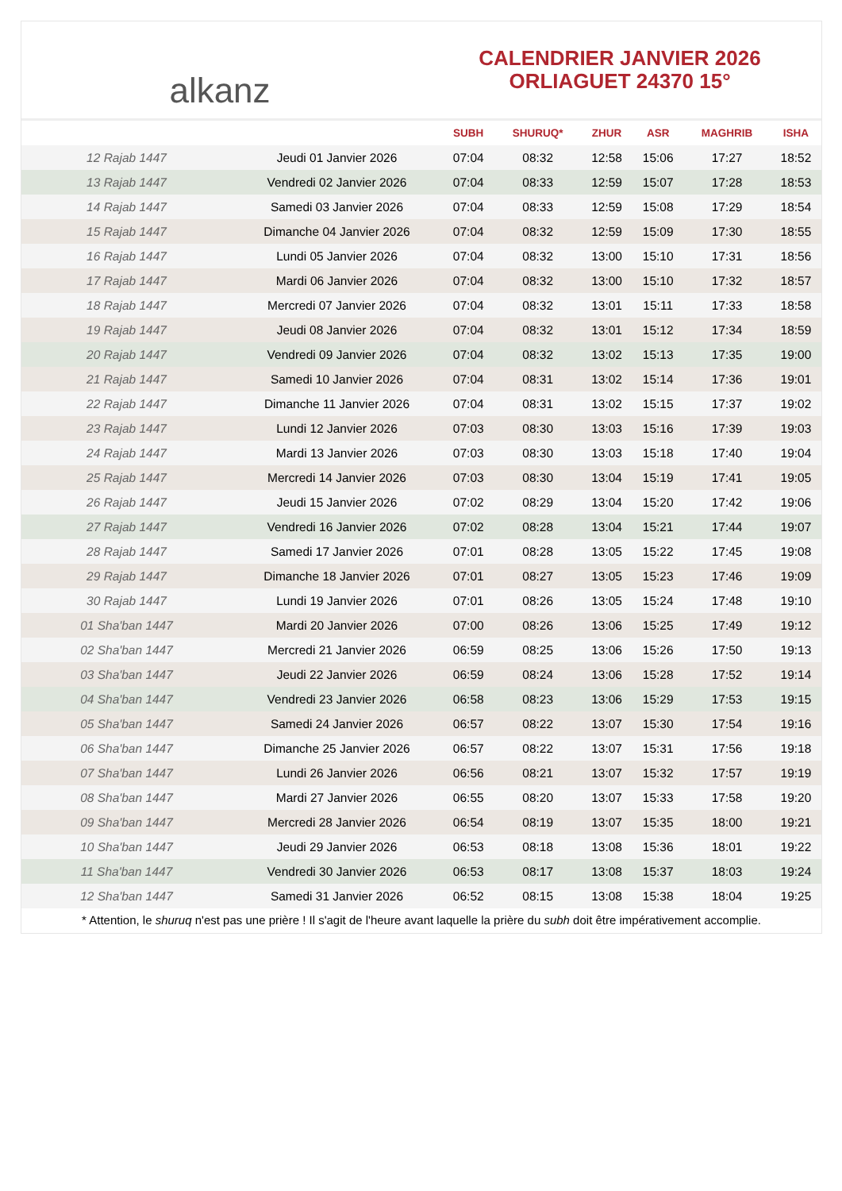alkanz
CALENDRIER JANVIER 2026
ORLIAGUET 24370 15°
| | | SUBH | SHURUQ* | ZHUR | ASR | MAGHRIB | ISHA |
| --- | --- | --- | --- | --- | --- | --- | --- |
| 12 Rajab 1447 | Jeudi 01 Janvier 2026 | 07:04 | 08:32 | 12:58 | 15:06 | 17:27 | 18:52 |
| 13 Rajab 1447 | Vendredi 02 Janvier 2026 | 07:04 | 08:33 | 12:59 | 15:07 | 17:28 | 18:53 |
| 14 Rajab 1447 | Samedi 03 Janvier 2026 | 07:04 | 08:33 | 12:59 | 15:08 | 17:29 | 18:54 |
| 15 Rajab 1447 | Dimanche 04 Janvier 2026 | 07:04 | 08:32 | 12:59 | 15:09 | 17:30 | 18:55 |
| 16 Rajab 1447 | Lundi 05 Janvier 2026 | 07:04 | 08:32 | 13:00 | 15:10 | 17:31 | 18:56 |
| 17 Rajab 1447 | Mardi 06 Janvier 2026 | 07:04 | 08:32 | 13:00 | 15:10 | 17:32 | 18:57 |
| 18 Rajab 1447 | Mercredi 07 Janvier 2026 | 07:04 | 08:32 | 13:01 | 15:11 | 17:33 | 18:58 |
| 19 Rajab 1447 | Jeudi 08 Janvier 2026 | 07:04 | 08:32 | 13:01 | 15:12 | 17:34 | 18:59 |
| 20 Rajab 1447 | Vendredi 09 Janvier 2026 | 07:04 | 08:32 | 13:02 | 15:13 | 17:35 | 19:00 |
| 21 Rajab 1447 | Samedi 10 Janvier 2026 | 07:04 | 08:31 | 13:02 | 15:14 | 17:36 | 19:01 |
| 22 Rajab 1447 | Dimanche 11 Janvier 2026 | 07:04 | 08:31 | 13:02 | 15:15 | 17:37 | 19:02 |
| 23 Rajab 1447 | Lundi 12 Janvier 2026 | 07:03 | 08:30 | 13:03 | 15:16 | 17:39 | 19:03 |
| 24 Rajab 1447 | Mardi 13 Janvier 2026 | 07:03 | 08:30 | 13:03 | 15:18 | 17:40 | 19:04 |
| 25 Rajab 1447 | Mercredi 14 Janvier 2026 | 07:03 | 08:30 | 13:04 | 15:19 | 17:41 | 19:05 |
| 26 Rajab 1447 | Jeudi 15 Janvier 2026 | 07:02 | 08:29 | 13:04 | 15:20 | 17:42 | 19:06 |
| 27 Rajab 1447 | Vendredi 16 Janvier 2026 | 07:02 | 08:28 | 13:04 | 15:21 | 17:44 | 19:07 |
| 28 Rajab 1447 | Samedi 17 Janvier 2026 | 07:01 | 08:28 | 13:05 | 15:22 | 17:45 | 19:08 |
| 29 Rajab 1447 | Dimanche 18 Janvier 2026 | 07:01 | 08:27 | 13:05 | 15:23 | 17:46 | 19:09 |
| 30 Rajab 1447 | Lundi 19 Janvier 2026 | 07:01 | 08:26 | 13:05 | 15:24 | 17:48 | 19:10 |
| 01 Sha'ban 1447 | Mardi 20 Janvier 2026 | 07:00 | 08:26 | 13:06 | 15:25 | 17:49 | 19:12 |
| 02 Sha'ban 1447 | Mercredi 21 Janvier 2026 | 06:59 | 08:25 | 13:06 | 15:26 | 17:50 | 19:13 |
| 03 Sha'ban 1447 | Jeudi 22 Janvier 2026 | 06:59 | 08:24 | 13:06 | 15:28 | 17:52 | 19:14 |
| 04 Sha'ban 1447 | Vendredi 23 Janvier 2026 | 06:58 | 08:23 | 13:06 | 15:29 | 17:53 | 19:15 |
| 05 Sha'ban 1447 | Samedi 24 Janvier 2026 | 06:57 | 08:22 | 13:07 | 15:30 | 17:54 | 19:16 |
| 06 Sha'ban 1447 | Dimanche 25 Janvier 2026 | 06:57 | 08:22 | 13:07 | 15:31 | 17:56 | 19:18 |
| 07 Sha'ban 1447 | Lundi 26 Janvier 2026 | 06:56 | 08:21 | 13:07 | 15:32 | 17:57 | 19:19 |
| 08 Sha'ban 1447 | Mardi 27 Janvier 2026 | 06:55 | 08:20 | 13:07 | 15:33 | 17:58 | 19:20 |
| 09 Sha'ban 1447 | Mercredi 28 Janvier 2026 | 06:54 | 08:19 | 13:07 | 15:35 | 18:00 | 19:21 |
| 10 Sha'ban 1447 | Jeudi 29 Janvier 2026 | 06:53 | 08:18 | 13:08 | 15:36 | 18:01 | 19:22 |
| 11 Sha'ban 1447 | Vendredi 30 Janvier 2026 | 06:53 | 08:17 | 13:08 | 15:37 | 18:03 | 19:24 |
| 12 Sha'ban 1447 | Samedi 31 Janvier 2026 | 06:52 | 08:15 | 13:08 | 15:38 | 18:04 | 19:25 |
* Attention, le shuruq n'est pas une prière ! Il s'agit de l'heure avant laquelle la prière du subh doit être impérativement accomplie.